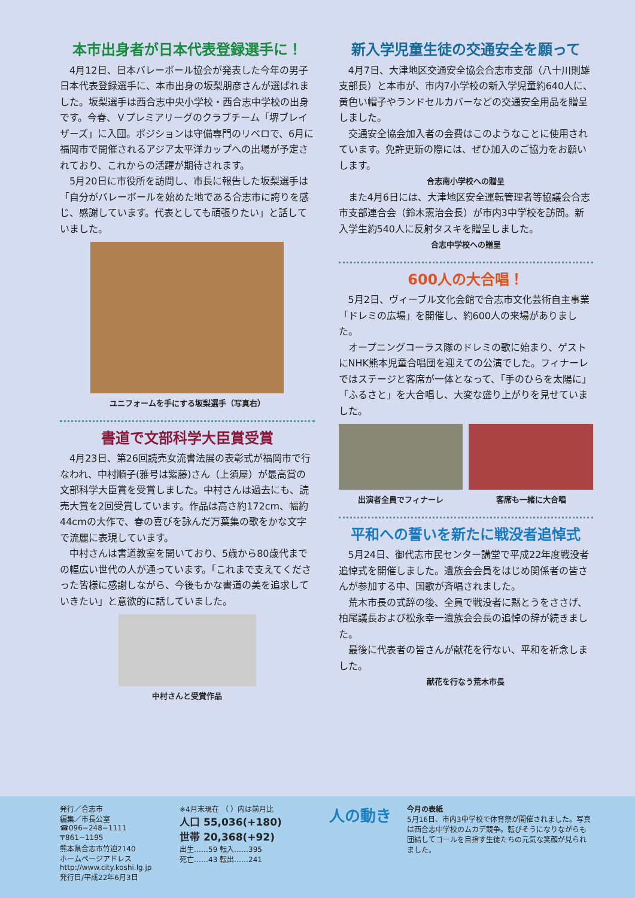本市出身者が日本代表登録選手に！
4月12日、日本バレーボール協会が発表した今年の男子日本代表登録選手に、本市出身の坂梨朋彦さんが選ばれました。坂梨選手は西合志中央小学校・西合志中学校の出身です。今春、Ｖプレミアリーグのクラブチーム「堺ブレイザーズ」に入団。ポジションは守備専門のリベロで、6月に福岡市で開催されるアジア太平洋カップへの出場が予定されており、これからの活躍が期待されます。
5月20日に市役所を訪問し、市長に報告した坂梨選手は「自分がバレーボールを始めた地である合志市に誇りを感じ、感謝しています。代表としても頑張りたい」と話していました。
ユニフォームを手にする坂梨選手（写真右）
書道で文部科学大臣賞受賞
4月23日、第26回読売女流書法展の表彰式が福岡市で行なわれ、中村順子(雅号は紫藤)さん（上須屋）が最高賞の文部科学大臣賞を受賞しました。中村さんは過去にも、読売大賞を2回受賞しています。作品は高さ約172cm、幅約44cmの大作で、春の喜びを詠んだ万葉集の歌をかな文字で流麗に表現しています。
中村さんは書道教室を開いており、5歳から80歳代までの幅広い世代の人が通っています。「これまで支えてくださった皆様に感謝しながら、今後もかな書道の美を追求していきたい」と意欲的に話していました。
中村さんと受賞作品
新入学児童生徒の交通安全を願って
4月7日、大津地区交通安全協会合志市支部（八十川則雄支部長）と本市が、市内7小学校の新入学児童約640人に、黄色い帽子やランドセルカバーなどの交通安全用品を贈呈しました。
交通安全協会加入者の会費はこのようなことに使用されています。免許更新の際には、ぜひ加入のご協力をお願いします。
合志南小学校への贈呈
また4月6日には、大津地区安全運転管理者等協議会合志市支部連合会（鈴木憲治会長）が市内3中学校を訪問。新入学生約540人に反射タスキを贈呈しました。
合志中学校への贈呈
600人の大合唱！
5月2日、ヴィーブル文化会館で合志市文化芸術自主事業「ドレミの広場」を開催し、約600人の来場がありました。
オープニングコーラス隊のドレミの歌に始まり、ゲストにNHK熊本児童合唱団を迎えての公演でした。フィナーレではステージと客席が一体となって、「手のひらを太陽に」「ふるさと」を大合唱し、大変な盛り上がりを見せていました。
出演者全員でフィナーレ 客席も一緒に大合唱
平和への誓いを新たに戦没者追悼式
5月24日、御代志市民センター講堂で平成22年度戦没者追悼式を開催しました。遺族会会員をはじめ関係者の皆さんが参加する中、国歌が斉唱されました。
荒木市長の式辞の後、全員で戦没者に黙とうをささげ、柏尾議長および松永幸一遺族会会長の追悼の辞が続きました。
最後に代表者の皆さんが献花を行ない、平和を祈念しました。
献花を行なう荒木市長
発行／合志市
編集／市長公室
☎096−248−1111
〒861−1195
熊本県合志市竹迫2140
ホームページアドレス
http://www.city.koshi.lg.jp
発行日/平成22年6月3日
※4月末現在 （ ）内は前月比
人口 55,036(+180)
世帯 20,368(+92)
出生……59 転入……395
死亡……43 転出……241
人の動き
今月の表紙
5月16日、市内3中学校で体育祭が開催されました。写真は西合志中学校のムカデ競争。転びそうになりながらも団結してゴールを目指す生徒たちの元気な笑顔が見られました。